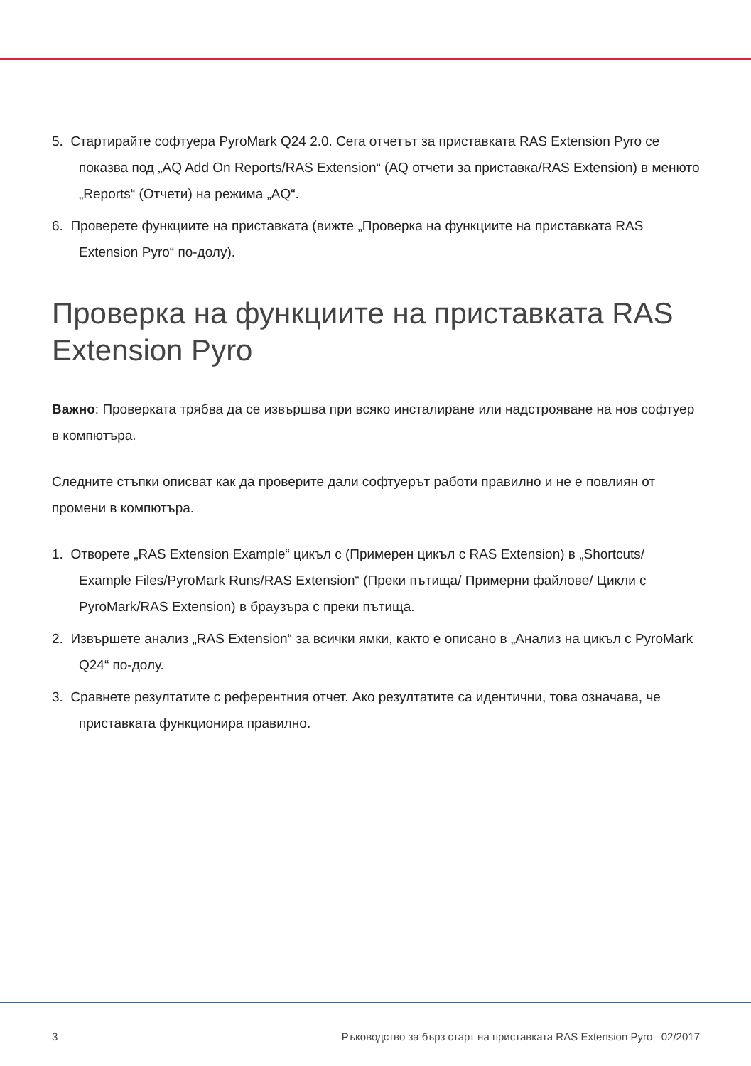5. Стартирайте софтуера PyroMark Q24 2.0. Сега отчетът за приставката RAS Extension Pyro се показва под „AQ Add On Reports/RAS Extension“ (AQ отчети за приставка/RAS Extension) в менюто „Reports“ (Отчети) на режима „AQ“.
6. Проверете функциите на приставката (вижте „Проверка на функциите на приставката RAS Extension Pyro“ по-долу).
Проверка на функциите на приставката RAS Extension Pyro
Важно: Проверката трябва да се извършва при всяко инсталиране или надстрояване на нов софтуер в компютъра.
Следните стъпки описват как да проверите дали софтуерът работи правилно и не е повлиян от промени в компютъра.
1. Отворете „RAS Extension Example“ цикъл с (Примерен цикъл с RAS Extension) в „Shortcuts/ Example Files/PyroMark Runs/RAS Extension“ (Преки пътища/ Примерни файлове/ Цикли с PyroMark/RAS Extension) в браузъра с преки пътища.
2. Извършете анализ „RAS Extension“ за всички ямки, както е описано в „Анализ на цикъл с PyroMark Q24“ по-долу.
3. Сравнете резултатите с референтния отчет. Ако резултатите са идентични, това означава, че приставката функционира правилно.
3 Ръководство за бърз старт на приставката RAS Extension Pyro 02/2017